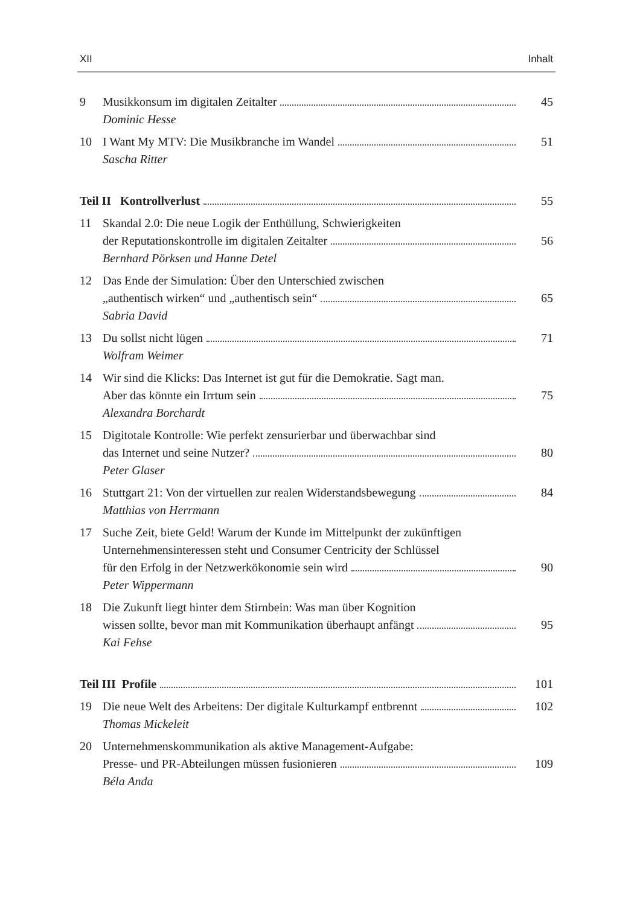XII Inhalt
9 Musikkonsum im digitalen Zeitalter 45
Dominic Hesse
10 I Want My MTV: Die Musikbranche im Wandel 51
Sascha Ritter
Teil II Kontrollverlust 55
11 Skandal 2.0: Die neue Logik der Enthüllung, Schwierigkeiten
der Reputationskontrolle im digitalen Zeitalter 56
Bernhard Pörksen und Hanne Detel
12 Das Ende der Simulation: Über den Unterschied zwischen
„authentisch wirken“ und „authentisch sein“ 65
Sabria David
13 Du sollst nicht lügen 71
Wolfram Weimer
14 Wir sind die Klicks: Das Internet ist gut für die Demokratie. Sagt man.
Aber das könnte ein Irrtum sein 75
Alexandra Borchardt
15 Digitotale Kontrolle: Wie perfekt zensurierbar und überwachbar sind
das Internet und seine Nutzer? 80
Peter Glaser
16 Stuttgart 21: Von der virtuellen zur realen Widerstandsbewegung 84
Matthias von Herrmann
17 Suche Zeit, biete Geld! Warum der Kunde im Mittelpunkt der zukünftigen
Unternehmensinteressen steht und Consumer Centricity der Schlüssel
für den Erfolg in der Netzwerkökonomie sein wird 90
Peter Wippermann
18 Die Zukunft liegt hinter dem Stirnbein: Was man über Kognition
wissen sollte, bevor man mit Kommunikation überhaupt anfängt 95
Kai Fehse
Teil III Profile 101
19 Die neue Welt des Arbeitens: Der digitale Kulturkampf entbrennt 102
Thomas Mickeleit
20 Unternehmenskommunikation als aktive Management-Aufgabe:
Presse- und PR-Abteilungen müssen fusionieren 109
Béla Anda